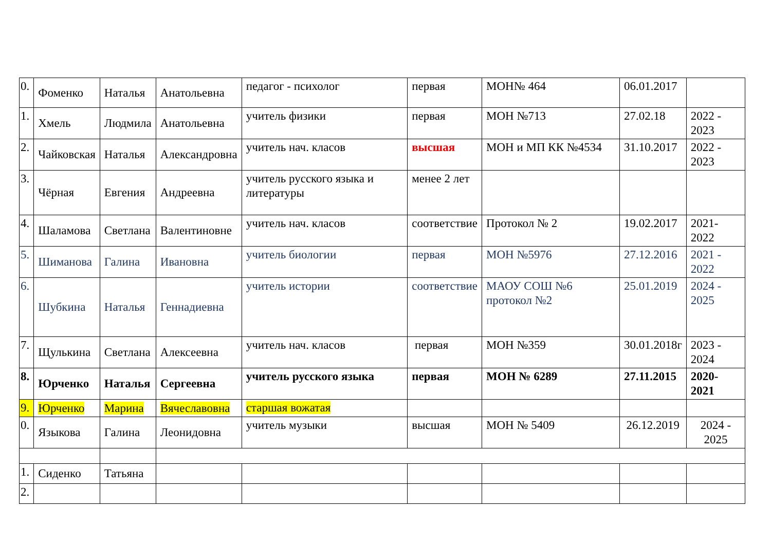| 0. | Фоменко | Наталья | Анатольевна | педагог - психолог | первая | МОН№ 464 | 06.01.2017 | |
| 1. | Хмель | Людмила | Анатольевна | учитель физики | первая | МОН №713 | 27.02.18 | 2022 - 2023 |
| 2. | Чайковская | Наталья | Александровна | учитель нач. класов | высшая | МОН и МП КК №4534 | 31.10.2017 | 2022 - 2023 |
| 3. | Чёрная | Евгения | Андреевна | учитель русского языка и литературы | менее 2 лет | | | |
| 4. | Шаламова | Светлана | Валентиновне | учитель нач. класов | соответствие | Протокол № 2 | 19.02.2017 | 2021-2022 |
| 5. | Шиманова | Галина | Ивановна | учитель биологии | первая | МОН №5976 | 27.12.2016 | 2021 - 2022 |
| 6. | Шубкина | Наталья | Геннадиевна | учитель истории | соответствие | МАОУ СОШ №6 протокол №2 | 25.01.2019 | 2024 - 2025 |
| 7. | Щулькина | Светлана | Алексеевна | учитель нач. класов | первая | МОН №359 | 30.01.2018г | 2023 - 2024 |
| 8. | Юрченко | Наталья | Сергеевна | учитель русского языка | первая | МОН № 6289 | 27.11.2015 | 2020-2021 |
| 9. | Юрченко | Марина | Вячеславовна | старшая вожатая | | | | |
| 0. | Языкова | Галина | Леонидовна | учитель музыки | высшая | МОН № 5409 | 26.12.2019 | 2024 - 2025 |
| 1. | Сиденко | Татьяна | | | | | | |
| 2. | | | | | | | | |